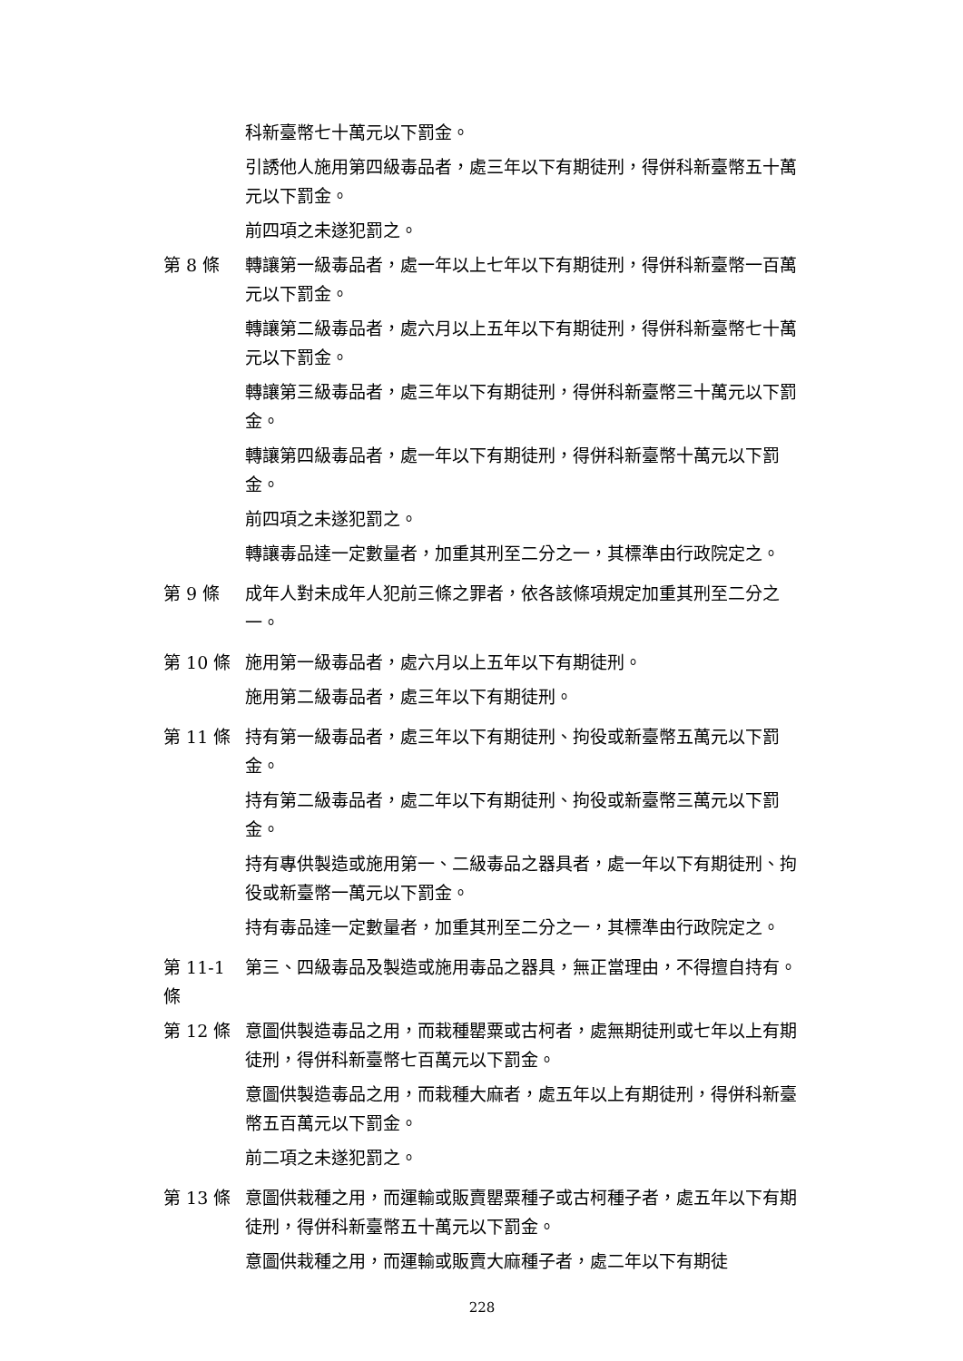科新臺幣七十萬元以下罰金。
引誘他人施用第四級毒品者，處三年以下有期徒刑，得併科新臺幣五十萬元以下罰金。
前四項之未遂犯罰之。
第 8 條 轉讓第一級毒品者，處一年以上七年以下有期徒刑，得併科新臺幣一百萬元以下罰金。
轉讓第二級毒品者，處六月以上五年以下有期徒刑，得併科新臺幣七十萬元以下罰金。
轉讓第三級毒品者，處三年以下有期徒刑，得併科新臺幣三十萬元以下罰金。
轉讓第四級毒品者，處一年以下有期徒刑，得併科新臺幣十萬元以下罰金。
前四項之未遂犯罰之。
轉讓毒品達一定數量者，加重其刑至二分之一，其標準由行政院定之。
第 9 條 成年人對未成年人犯前三條之罪者，依各該條項規定加重其刑至二分之一。
第 10 條 施用第一級毒品者，處六月以上五年以下有期徒刑。
施用第二級毒品者，處三年以下有期徒刑。
第 11 條 持有第一級毒品者，處三年以下有期徒刑、拘役或新臺幣五萬元以下罰金。
持有第二級毒品者，處二年以下有期徒刑、拘役或新臺幣三萬元以下罰金。
持有專供製造或施用第一、二級毒品之器具者，處一年以下有期徒刑、拘役或新臺幣一萬元以下罰金。
持有毒品達一定數量者，加重其刑至二分之一，其標準由行政院定之。
第 11-1
條
第三、四級毒品及製造或施用毒品之器具，無正當理由，不得擅自持有。
第 12 條 意圖供製造毒品之用，而栽種罌粟或古柯者，處無期徒刑或七年以上有期徒刑，得併科新臺幣七百萬元以下罰金。
意圖供製造毒品之用，而栽種大麻者，處五年以上有期徒刑，得併科新臺幣五百萬元以下罰金。
前二項之未遂犯罰之。
第 13 條 意圖供栽種之用，而運輸或販賣罌粟種子或古柯種子者，處五年以下有期徒刑，得併科新臺幣五十萬元以下罰金。
意圖供栽種之用，而運輸或販賣大麻種子者，處二年以下有期徒
228